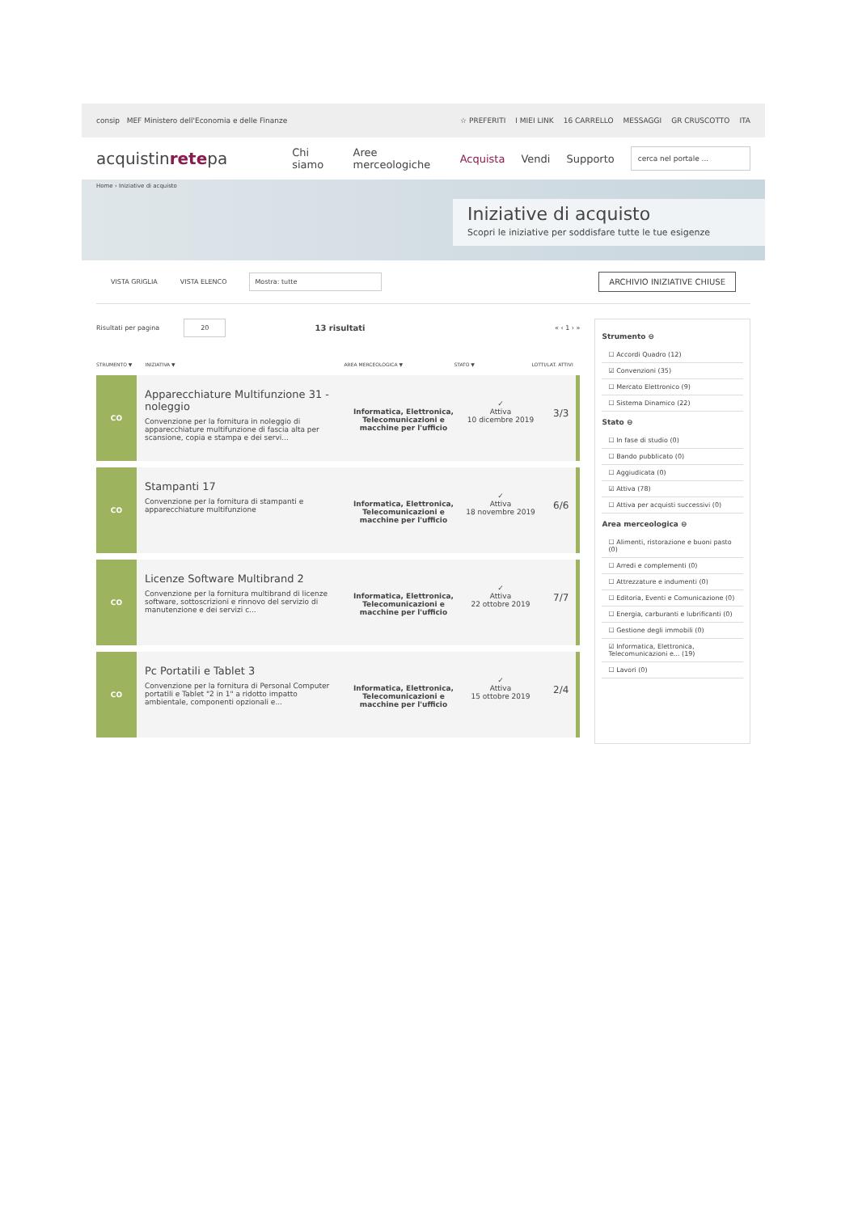consip MEF Ministero dell'Economia e delle Finanze
☆ PREFERITI I MIEI LINK 16 CARRELLO MESSAGGI GR CRUSCOTTO ITA
acquistinretepa Chi siamo Aree merceologiche Acquista Vendi Supporto cerca nel portale ...
Home › Iniziative di acquisto
Iniziative di acquisto
Scopri le iniziative per soddisfare tutte le tue esigenze
VISTA GRIGLIA VISTA ELENCO Mostra: tutte ARCHIVIO INIZIATIVE CHIUSE
Risultati per pagina 20 13 risultati « ‹ 1 › »
STRUMENTO ▼ INIZIATIVA ▼ AREA MERCEOLOGICA ▼ STATO ▼ LOTTI/LAT. ATTIVI
CO
Apparecchiature Multifunzione 31 - noleggio
Convenzione per la fornitura in noleggio di apparecchiature multifunzione di fascia alta per scansione, copia e stampa e dei servi...
Informatica, Elettronica, Telecomunicazioni e macchine per l'ufficio
✓
Attiva
10 dicembre 2019
3/3
CO
Stampanti 17
Convenzione per la fornitura di stampanti e apparecchiature multifunzione
Informatica, Elettronica, Telecomunicazioni e macchine per l'ufficio
✓
Attiva
18 novembre 2019
6/6
CO
Licenze Software Multibrand 2
Convenzione per la fornitura multibrand di licenze software, sottoscrizioni e rinnovo del servizio di manutenzione e dei servizi c...
Informatica, Elettronica, Telecomunicazioni e macchine per l'ufficio
✓
Attiva
22 ottobre 2019
7/7
CO
Pc Portatili e Tablet 3
Convenzione per la fornitura di Personal Computer portatili e Tablet "2 in 1" a ridotto impatto ambientale, componenti opzionali e...
Informatica, Elettronica, Telecomunicazioni e macchine per l'ufficio
✓
Attiva
15 ottobre 2019
2/4
Strumento ⊖
☐ Accordi Quadro (12)
☑ Convenzioni (35)
☐ Mercato Elettronico (9)
☐ Sistema Dinamico (22)
Stato ⊖
☐ In fase di studio (0)
☐ Bando pubblicato (0)
☐ Aggiudicata (0)
☑ Attiva (78)
☐ Attiva per acquisti successivi (0)
Area merceologica ⊖
☐ Alimenti, ristorazione e buoni pasto (0)
☐ Arredi e complementi (0)
☐ Attrezzature e indumenti (0)
☐ Editoria, Eventi e Comunicazione (0)
☐ Energia, carburanti e lubrificanti (0)
☐ Gestione degli immobili (0)
☑ Informatica, Elettronica, Telecomunicazioni e... (19)
☐ Lavori (0)